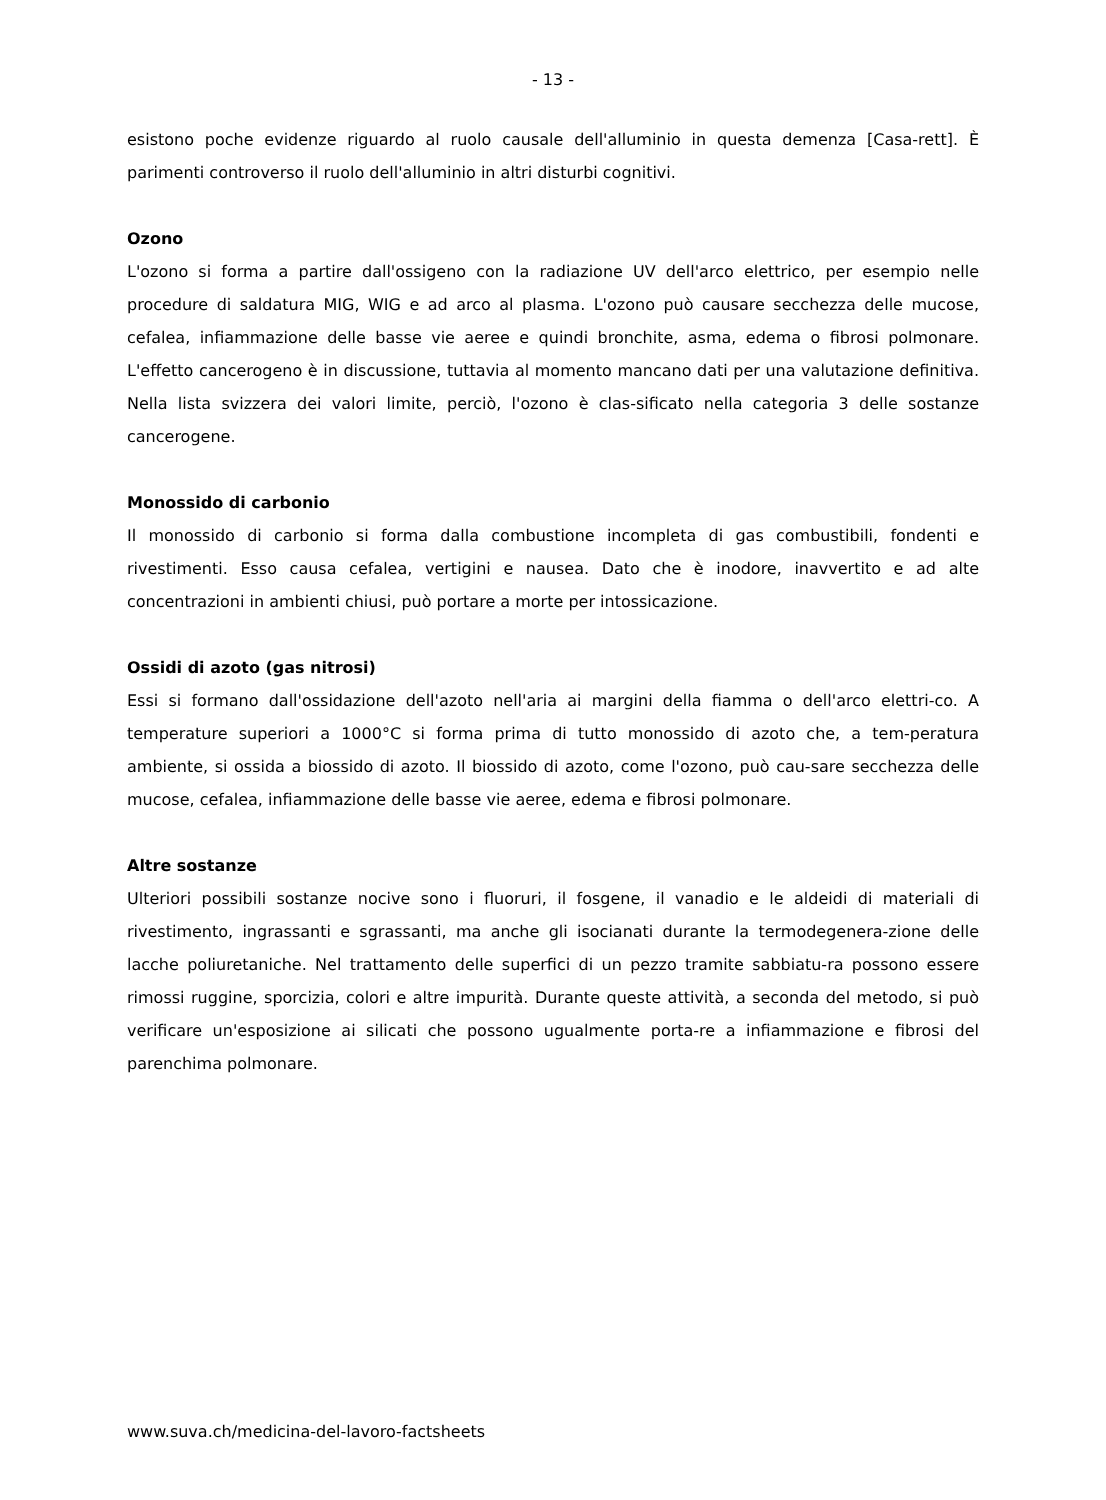- 13 -
esistono poche evidenze riguardo al ruolo causale dell'alluminio in questa demenza [Casa-rett]. È parimenti controverso il ruolo dell'alluminio in altri disturbi cognitivi.
Ozono
L'ozono si forma a partire dall'ossigeno con la radiazione UV dell'arco elettrico, per esempio nelle procedure di saldatura MIG, WIG e ad arco al plasma. L'ozono può causare secchezza delle mucose, cefalea, infiammazione delle basse vie aeree e quindi bronchite, asma, edema o fibrosi polmonare. L'effetto cancerogeno è in discussione, tuttavia al momento mancano dati per una valutazione definitiva. Nella lista svizzera dei valori limite, perciò, l'ozono è clas-sificato nella categoria 3 delle sostanze cancerogene.
Monossido di carbonio
Il monossido di carbonio si forma dalla combustione incompleta di gas combustibili, fondenti e rivestimenti. Esso causa cefalea, vertigini e nausea. Dato che è inodore, inavvertito e ad alte concentrazioni in ambienti chiusi, può portare a morte per intossicazione.
Ossidi di azoto (gas nitrosi)
Essi si formano dall'ossidazione dell'azoto nell'aria ai margini della fiamma o dell'arco elettri-co. A temperature superiori a 1000°C si forma prima di tutto monossido di azoto che, a tem-peratura ambiente, si ossida a biossido di azoto. Il biossido di azoto, come l'ozono, può cau-sare secchezza delle mucose, cefalea, infiammazione delle basse vie aeree, edema e fibrosi polmonare.
Altre sostanze
Ulteriori possibili sostanze nocive sono i fluoruri, il fosgene, il vanadio e le aldeidi di materiali di rivestimento, ingrassanti e sgrassanti, ma anche gli isocianati durante la termodegenera-zione delle lacche poliuretaniche. Nel trattamento delle superfici di un pezzo tramite sabbiatu-ra possono essere rimossi ruggine, sporcizia, colori e altre impurità. Durante queste attività, a seconda del metodo, si può verificare un'esposizione ai silicati che possono ugualmente porta-re a infiammazione e fibrosi del parenchima polmonare.
www.suva.ch/medicina-del-lavoro-factsheets